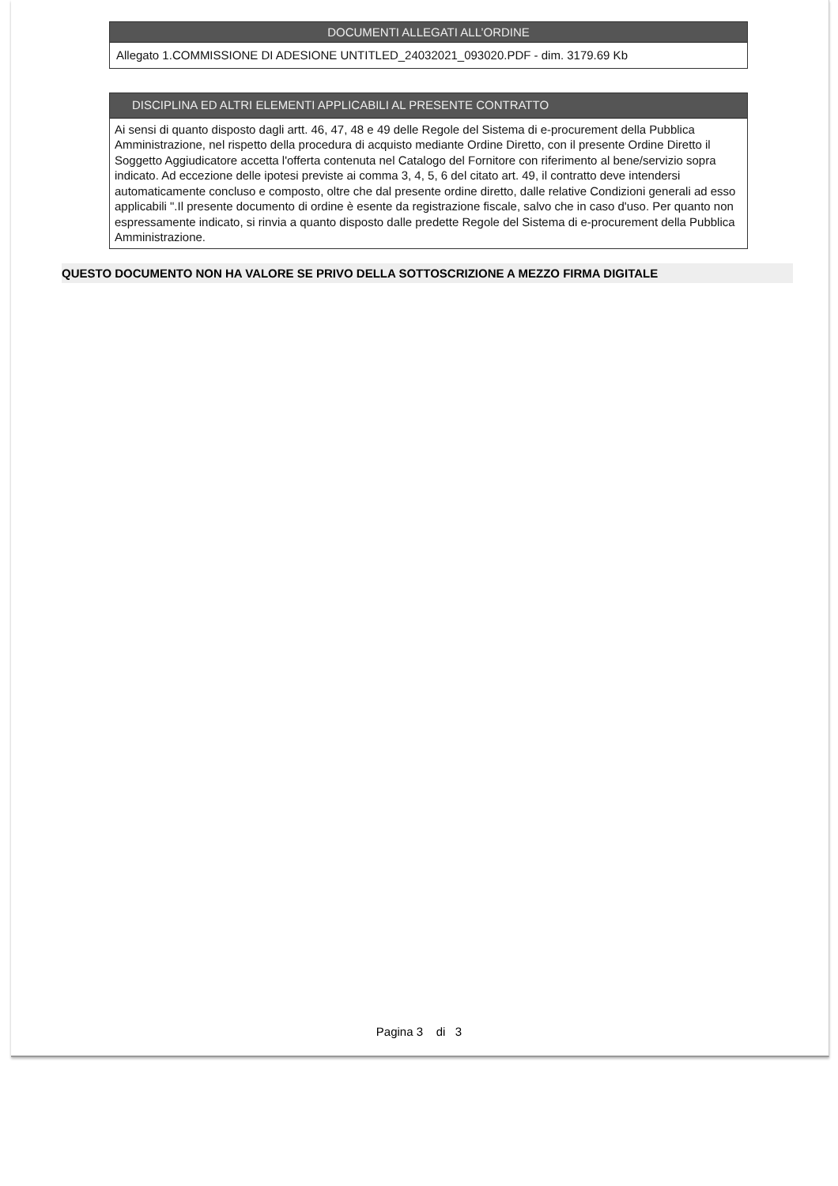DOCUMENTI ALLEGATI ALL’ORDINE
Allegato 1.COMMISSIONE DI ADESIONE UNTITLED_24032021_093020.PDF - dim. 3179.69 Kb
DISCIPLINA ED ALTRI ELEMENTI APPLICABILI AL PRESENTE CONTRATTO
Ai sensi di quanto disposto dagli artt. 46, 47, 48 e 49 delle Regole del Sistema di e-procurement della Pubblica Amministrazione, nel rispetto della procedura di acquisto mediante Ordine Diretto, con il presente Ordine Diretto il Soggetto Aggiudicatore accetta l'offerta contenuta nel Catalogo del Fornitore con riferimento al bene/servizio sopra indicato. Ad eccezione delle ipotesi previste ai comma 3, 4, 5, 6 del citato art. 49, il contratto deve intendersi automaticamente concluso e composto, oltre che dal presente ordine diretto, dalle relative Condizioni generali ad esso applicabili ".Il presente documento di ordine è esente da registrazione fiscale, salvo che in caso d'uso. Per quanto non espressamente indicato, si rinvia a quanto disposto dalle predette Regole del Sistema di e-procurement della Pubblica Amministrazione.
QUESTO DOCUMENTO NON HA VALORE SE PRIVO DELLA SOTTOSCRIZIONE A MEZZO FIRMA DIGITALE
Pagina 3 di 3